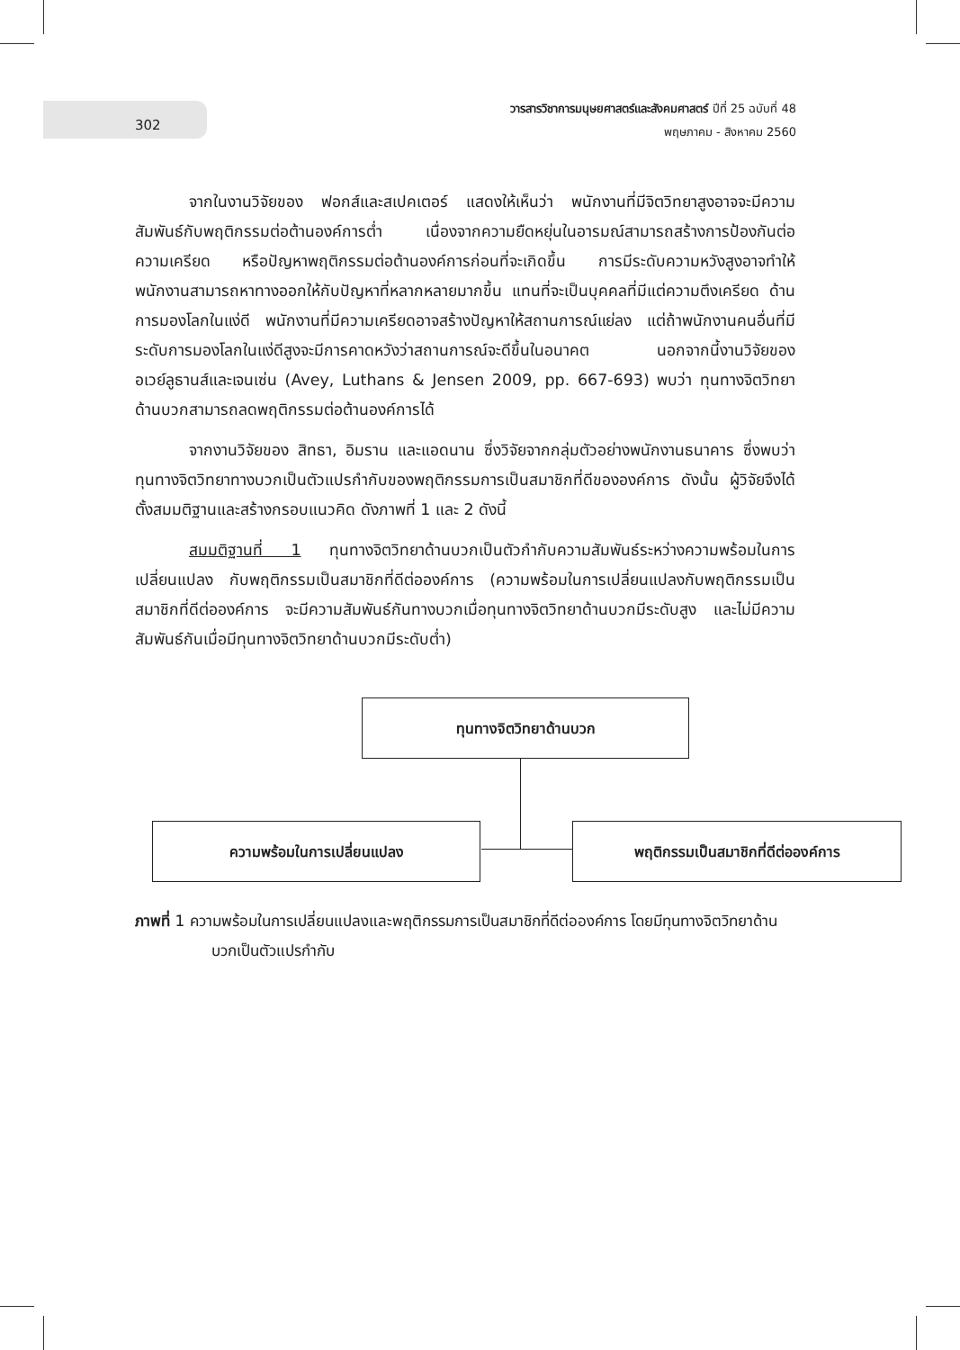302
วารสารวิชาการมนุษยศาสตร์และสังคมศาสตร์ ปีที่ 25 ฉบับที่ 48
พฤษภาคม - สิงหาคม 2560
จากในงานวิจัยของ ฟอกส์และสเปคเตอร์ แสดงให้เห็นว่า พนักงานที่มีจิตวิทยาสูงอาจจะมีความสัมพันธ์กับพฤติกรรมต่อต้านองค์การต่ำ เนื่องจากความยืดหยุ่นในอารมณ์สามารถสร้างการป้องกันต่อความเครียด หรือปัญหาพฤติกรรมต่อต้านองค์การก่อนที่จะเกิดขึ้น การมีระดับความหวังสูงอาจทำให้พนักงานสามารถหาทางออกให้กับปัญหาที่หลากหลายมากขึ้น แทนที่จะเป็นบุคคลที่มีแต่ความตึงเครียด ด้านการมองโลกในแง่ดี พนักงานที่มีความเครียดอาจสร้างปัญหาให้สถานการณ์แย่ลง แต่ถ้าพนักงานคนอื่นที่มีระดับการมองโลกในแง่ดีสูงจะมีการคาดหวังว่าสถานการณ์จะดีขึ้นในอนาคต นอกจากนี้งานวิจัยของ อเวย์ลูธานส์และเจนเซ่น (Avey, Luthans & Jensen 2009, pp. 667-693) พบว่า ทุนทางจิตวิทยาด้านบวกสามารถลดพฤติกรรมต่อต้านองค์การได้
จากงานวิจัยของ สิทธา, อิมราน และแอดนาน ซึ่งวิจัยจากกลุ่มตัวอย่างพนักงานธนาคาร ซึ่งพบว่า ทุนทางจิตวิทยาทางบวกเป็นตัวแปรกำกับของพฤติกรรมการเป็นสมาชิกที่ดีขององค์การ ดังนั้น ผู้วิจัยจึงได้ตั้งสมมติฐานและสร้างกรอบแนวคิด ดังภาพที่ 1 และ 2 ดังนี้
สมมติฐานที่ 1 ทุนทางจิตวิทยาด้านบวกเป็นตัวกำกับความสัมพันธ์ระหว่างความพร้อมในการเปลี่ยนแปลง กับพฤติกรรมเป็นสมาชิกที่ดีต่อองค์การ (ความพร้อมในการเปลี่ยนแปลงกับพฤติกรรมเป็นสมาชิกที่ดีต่อองค์การ จะมีความสัมพันธ์กันทางบวกเมื่อทุนทางจิตวิทยาด้านบวกมีระดับสูง และไม่มีความสัมพันธ์กันเมื่อมีทุนทางจิตวิทยาด้านบวกมีระดับต่ำ)
ทุนทางจิตวิทยาด้านบวก
ความพร้อมในการเปลี่ยนแปลง พฤติกรรมเป็นสมาชิกที่ดีต่อองค์การ
ภาพที่ 1 ความพร้อมในการเปลี่ยนแปลงและพฤติกรรมการเป็นสมาชิกที่ดีต่อองค์การ โดยมีทุนทางจิตวิทยาด้านบวกเป็นตัวแปรกำกับ